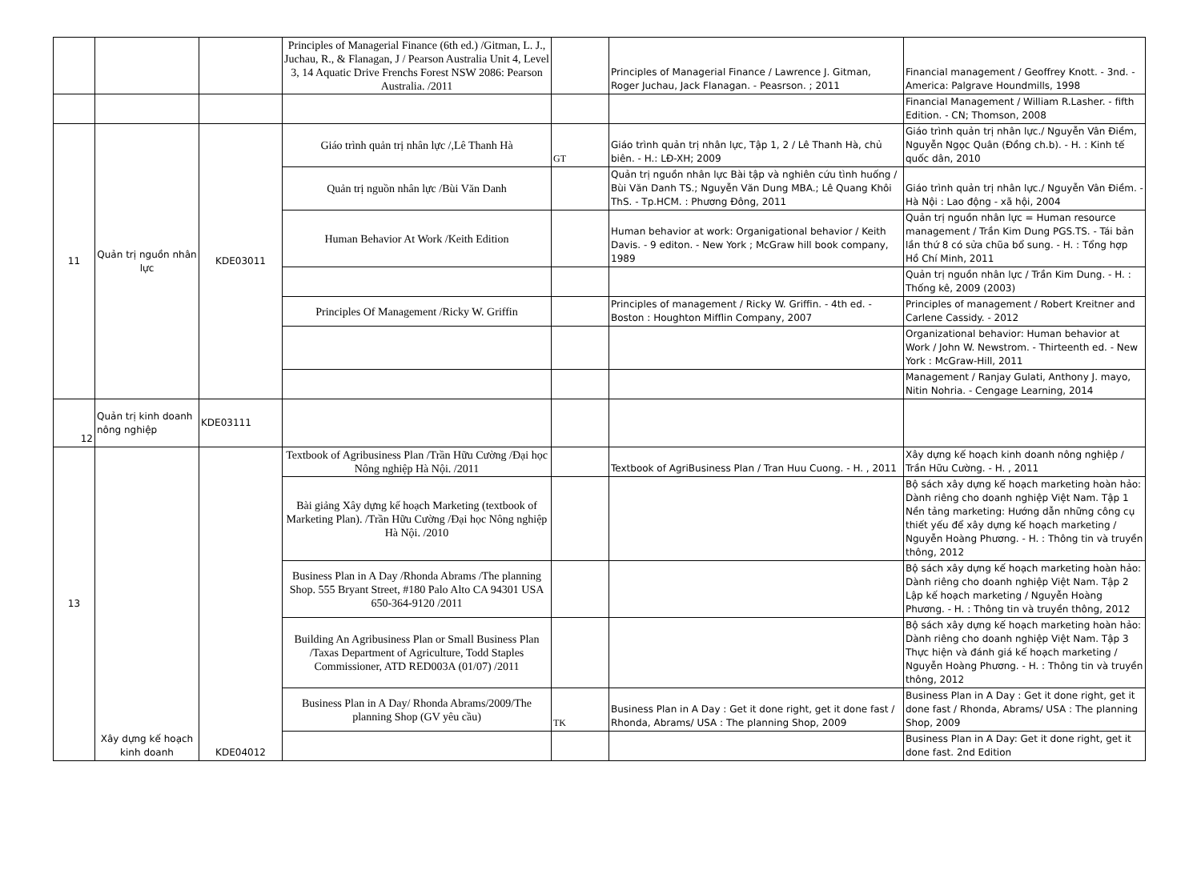| | | | Principles of Managerial Finance (6th ed.) /Gitman, L. J., Juchau, R., & Flanagan, J / Pearson Australia Unit 4, Level 3, 14 Aquatic Drive Frenchs Forest NSW 2086: Pearson Australia. /2011 | | Principles of Managerial Finance / Lawrence J. Gitman, Roger Juchau, Jack Flanagan. - Peasrson. ; 2011 | Financial management / Geoffrey Knott. - 3nd. - America: Palgrave Houndmills, 1998 |
| | | | | | | Financial Management / William R.Lasher. - fifth Edition. - CN; Thomson, 2008 |
| 11 | Quản trị nguồn nhân lực | KDE03011 | Giáo trình quản trị nhân lực /,Lê Thanh Hà | GT | Giáo trình quản trị nhân lực, Tập 1, 2 / Lê Thanh Hà, chủ biên. - H.: LĐ-XH; 2009 | Giáo trình quản trị nhân lực./ Nguyễn Vân Điềm, Nguyễn Ngọc Quân (Đồng ch.b). - H. : Kinh tế quốc dân, 2010 |
| | | | Quản trị nguồn nhân lực /Bùi Văn Danh | | Quản trị nguồn nhân lực Bài tập và nghiên cứu tình huống / Bùi Văn Danh TS.; Nguyễn Văn Dung MBA.; Lê Quang Khôi ThS. - Tp.HCM. : Phương Đông, 2011 | Giáo trình quản trị nhân lực./ Nguyễn Vân Điềm. - Hà Nội : Lao động - xã hội, 2004 |
| | | | Human Behavior At Work /Keith Edition | | Human behavior at work: Organigational behavior / Keith Davis. - 9 editon. - New York ; McGraw hill book company, 1989 | Quản trị nguồn nhân lực = Human resource management / Trần Kim Dung PGS.TS. - Tái bản lần thứ 8 có sửa chũa bổ sung. - H. : Tổng hợp Hồ Chí Minh, 2011 |
| | | | | | | Quản trị nguồn nhân lực / Trần Kim Dung. - H. : Thống kê, 2009 (2003) |
| | | | Principles Of Management /Ricky W. Griffin | | Principles of management / Ricky W. Griffin. - 4th ed. - Boston : Houghton Mifflin Company, 2007 | Principles of management / Robert Kreitner and Carlene Cassidy. - 2012 |
| | | | | | | Organizational behavior: Human behavior at Work / John W. Newstrom. - Thirteenth ed. - New York : McGraw-Hill, 2011 |
| | | | | | | Management / Ranjay Gulati, Anthony J. mayo, Nitin Nohria. - Cengage Learning, 2014 |
| 12 | Quản trị kinh doanh nông nghiệp | KDE03111 | | | | |
| 13 | Xây dựng kế hoạch kinh doanh | KDE04012 | Textbook of Agribusiness Plan /Trần Hữu Cường /Đại học Nông nghiệp Hà Nội. /2011 | | Textbook of AgriBusiness Plan / Tran Huu Cuong. - H. , 2011 | Xây dựng kế hoạch kinh doanh nông nghiệp / Trần Hữu Cường. - H. , 2011 |
| | | | Bài giảng Xây dựng kế hoạch Marketing (textbook of Marketing Plan). /Trần Hữu Cường /Đại học Nông nghiệp Hà Nội. /2010 | | | Bộ sách xây dựng kế hoạch marketing hoàn hảo: Dành riêng cho doanh nghiệp Việt Nam. Tập 1 Nền tảng marketing: Hướng dẫn những công cụ thiết yếu để xây dựng kế hoạch marketing / Nguyễn Hoàng Phương. - H. : Thông tin và truyền thông, 2012 |
| | | | Business Plan in A Day /Rhonda Abrams /The planning Shop. 555 Bryant Street, #180 Palo Alto CA 94301 USA 650-364-9120 /2011 | | | Bộ sách xây dựng kế hoạch marketing hoàn hảo: Dành riêng cho doanh nghiệp Việt Nam. Tập 2 Lập kế hoạch marketing / Nguyễn Hoàng Phương. - H. : Thông tin và truyền thông, 2012 |
| | | | Building An Agribusiness Plan or Small Business Plan /Taxas Department of Agriculture, Todd Staples Commissioner, ATD RED003A (01/07) /2011 | | | Bộ sách xây dựng kế hoạch marketing hoàn hảo: Dành riêng cho doanh nghiệp Việt Nam. Tập 3 Thực hiện và đánh giá kế hoạch marketing / Nguyễn Hoàng Phương. - H. : Thông tin và truyền thông, 2012 |
| | | | Business Plan in A Day/ Rhonda Abrams/2009/The planning Shop (GV yêu cầu) | TK | Business Plan in A Day : Get it done right, get it done fast / Rhonda, Abrams/ USA : The planning Shop, 2009 | Business Plan in A Day : Get it done right, get it done fast / Rhonda, Abrams/ USA : The planning Shop, 2009 |
| | | | | | | Business Plan in A Day: Get it done right, get it done fast. 2nd Edition |